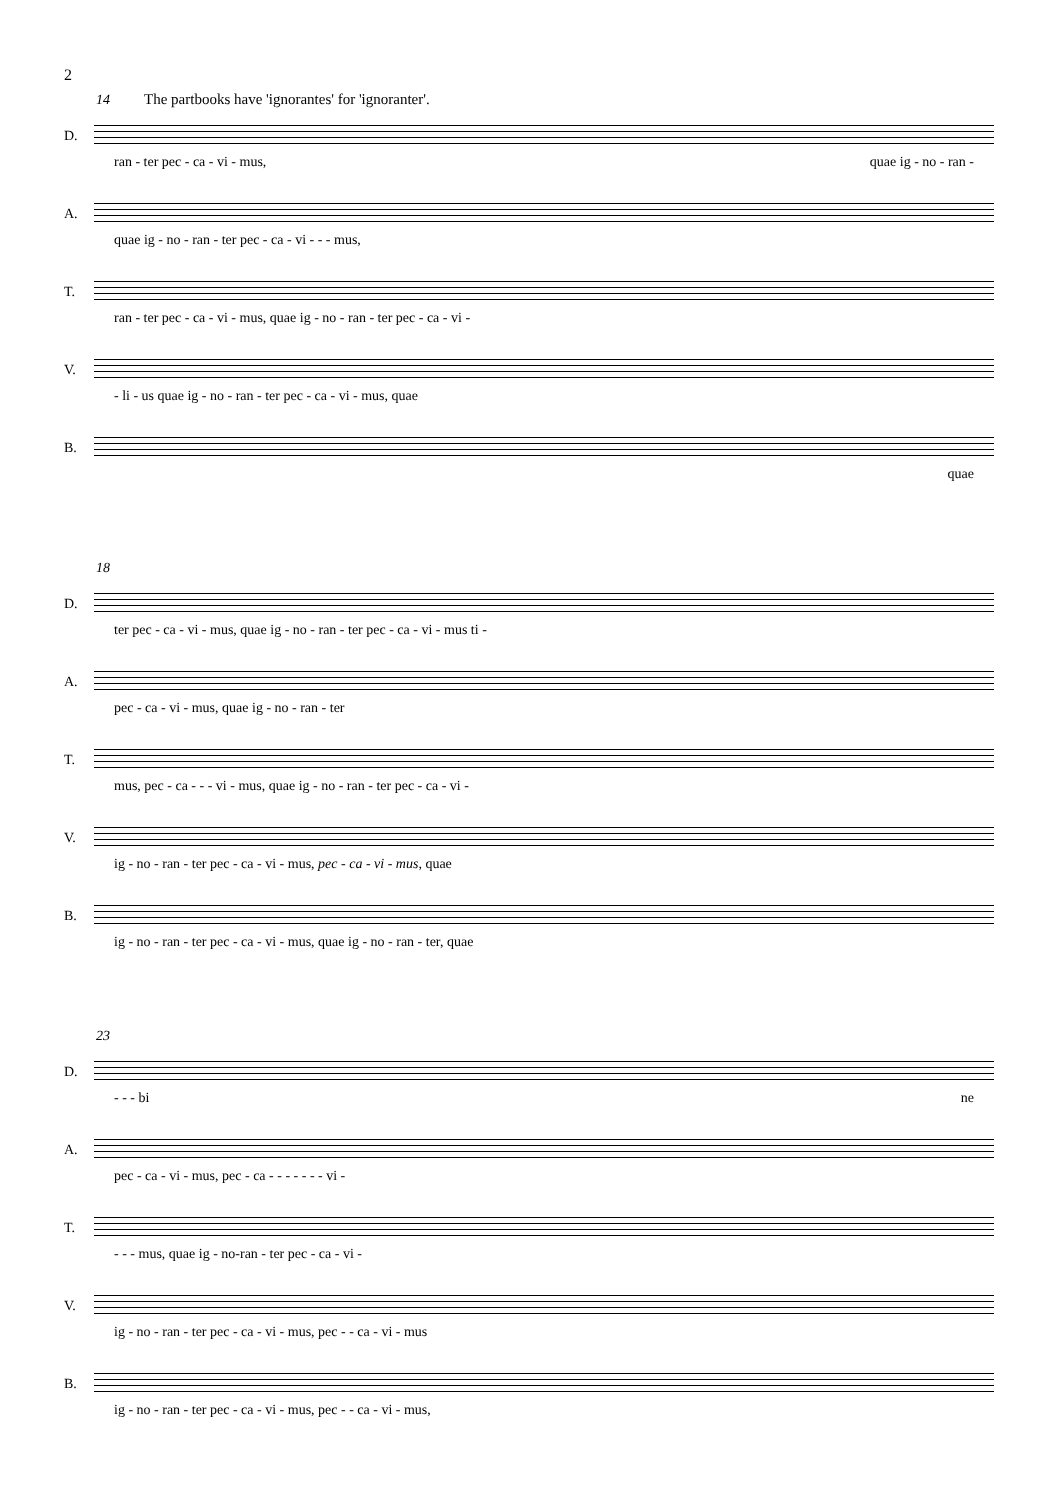2
14 The partbooks have 'ignorantes' for 'ignoranter'.
D.
ran - ter pec - ca - vi - mus, quae ig - no - ran -
A.
quae ig - no - ran - ter pec - ca - vi - - - mus,
T.
ran - ter pec - ca - vi - mus, quae ig - no - ran - ter pec - ca - vi -
V.
- li - us quae ig - no - ran - ter pec - ca - vi - mus, quae
B.
quae
18
D.
ter pec - ca - vi - mus, quae ig - no - ran - ter pec - ca - vi - mus ti -
A.
pec - ca - vi - mus, quae ig - no - ran - ter
T.
mus, pec - ca - - - vi - mus, quae ig - no - ran - ter pec - ca - vi -
V.
ig - no - ran - ter pec - ca - vi - mus, pec - ca - vi - mus, quae
B.
ig - no - ran - ter pec - ca - vi - mus, quae ig - no - ran - ter, quae
23
D.
- - - bi ne
A.
pec - ca - vi - mus, pec - ca - - - - - - - vi -
T.
- - - mus, quae ig - no-ran - ter pec - ca - vi -
V.
ig - no - ran - ter pec - ca - vi - mus, pec - - ca - vi - mus
B.
ig - no - ran - ter pec - ca - vi - mus, pec - - ca - vi - mus,